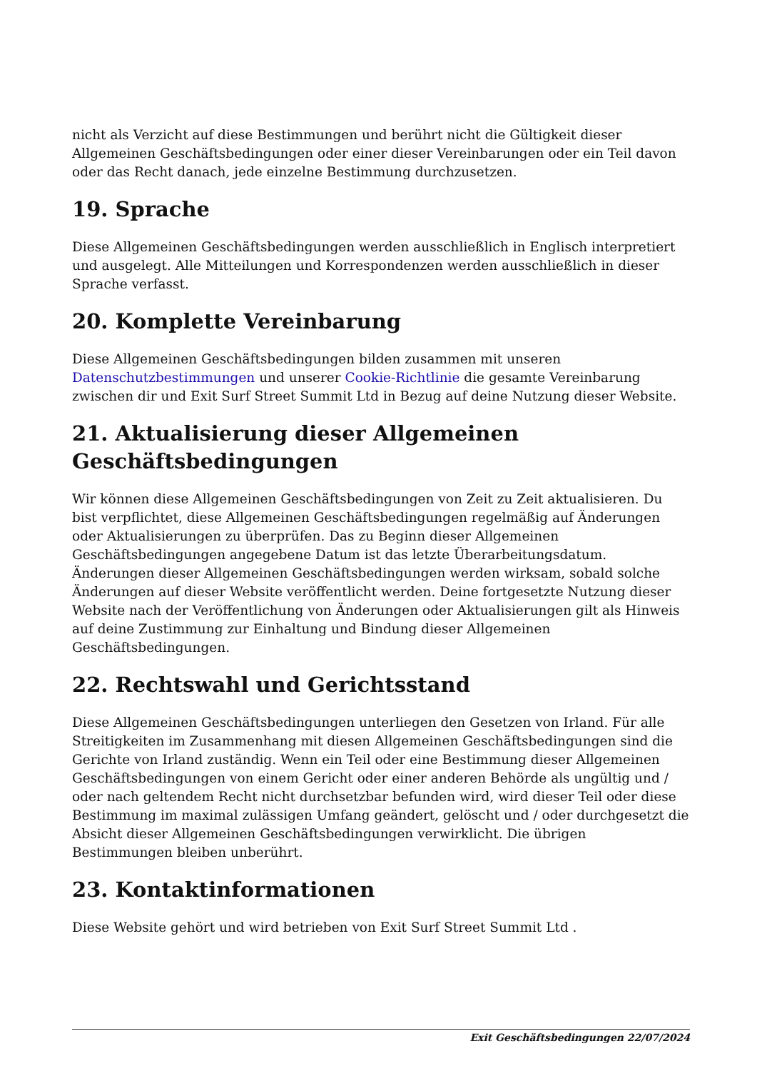nicht als Verzicht auf diese Bestimmungen und berührt nicht die Gültigkeit dieser Allgemeinen Geschäftsbedingungen oder einer dieser Vereinbarungen oder ein Teil davon oder das Recht danach, jede einzelne Bestimmung durchzusetzen.
19. Sprache
Diese Allgemeinen Geschäftsbedingungen werden ausschließlich in Englisch interpretiert und ausgelegt. Alle Mitteilungen und Korrespondenzen werden ausschließlich in dieser Sprache verfasst.
20. Komplette Vereinbarung
Diese Allgemeinen Geschäftsbedingungen bilden zusammen mit unseren Datenschutzbestimmungen und unserer Cookie-Richtlinie die gesamte Vereinbarung zwischen dir und Exit Surf Street Summit Ltd in Bezug auf deine Nutzung dieser Website.
21. Aktualisierung dieser Allgemeinen Geschäftsbedingungen
Wir können diese Allgemeinen Geschäftsbedingungen von Zeit zu Zeit aktualisieren. Du bist verpflichtet, diese Allgemeinen Geschäftsbedingungen regelmäßig auf Änderungen oder Aktualisierungen zu überprüfen. Das zu Beginn dieser Allgemeinen Geschäftsbedingungen angegebene Datum ist das letzte Überarbeitungsdatum. Änderungen dieser Allgemeinen Geschäftsbedingungen werden wirksam, sobald solche Änderungen auf dieser Website veröffentlicht werden. Deine fortgesetzte Nutzung dieser Website nach der Veröffentlichung von Änderungen oder Aktualisierungen gilt als Hinweis auf deine Zustimmung zur Einhaltung und Bindung dieser Allgemeinen Geschäftsbedingungen.
22. Rechtswahl und Gerichtsstand
Diese Allgemeinen Geschäftsbedingungen unterliegen den Gesetzen von Irland. Für alle Streitigkeiten im Zusammenhang mit diesen Allgemeinen Geschäftsbedingungen sind die Gerichte von Irland zuständig. Wenn ein Teil oder eine Bestimmung dieser Allgemeinen Geschäftsbedingungen von einem Gericht oder einer anderen Behörde als ungültig und / oder nach geltendem Recht nicht durchsetzbar befunden wird, wird dieser Teil oder diese Bestimmung im maximal zulässigen Umfang geändert, gelöscht und / oder durchgesetzt die Absicht dieser Allgemeinen Geschäftsbedingungen verwirklicht. Die übrigen Bestimmungen bleiben unberührt.
23. Kontaktinformationen
Diese Website gehört und wird betrieben von Exit Surf Street Summit Ltd .
Exit Geschäftsbedingungen 22/07/2024